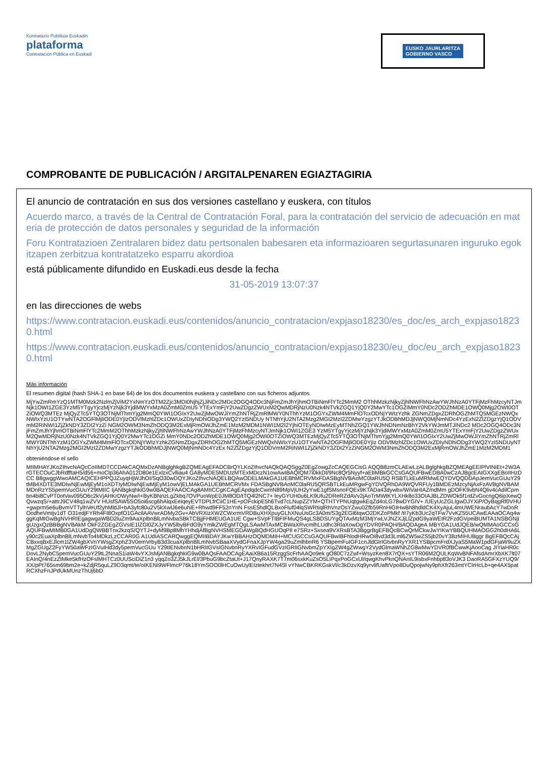Kontratazio Publikoa Euskadin
plataforma
Contratación Pública en Euskadi
EUSKO JAURLARITZA
GOBIERNO VASCO
COMPROBANTE DE PUBLICACIÓN / ARGITALPENAREN EGIAZTAGIRIA
El anuncio de contratación en sus dos versiones castellano y euskera, con títulos
Acuerdo marco, a través de la Central de Contratación Foral, para la contratación del servicio de adecuación en materia de protección de datos personales y seguridad de la información
Foru Kontratazioen Zentralaren bidez datu pertsonalen babesaren eta informazioaren segurtasunaren inguruko egokitzapen zerbitzua kontratatzeko esparru akordioa
está públicamente difundido en Euskadi.eus desde la fecha
31-05-2019 13:07:37
en las direcciones de webs
https://www.contratacion.euskadi.eus/contenidos/anuncio_contratacion/expjaso18230/es_doc/es_arch_expjaso18230.html
https://www.contratacion.euskadi.eus/contenidos/anuncio_contratacion/expjaso18230/eu_doc/eu_arch_expjaso18230.html
Más información
El resumen digital (hash SHA-1 en base 64) de los dos documentos euskera y castellano con sus ficheros adjuntos
MjYwZmRmYzQ1MTM0Mzk2NzlmZjViM2YxNmYzOTM2Zjc3MDI0NjhjZjJiNDc2MDc2OGQ4ODc3NjFmZmJhYjhmOTBiNmFlYTc2MmM2 OThhMzkzNjkyZjhlNWFhNzAwYWJhNzA0YTFjMzFhMzcyNTJmNjk1OWI1ZGE3YzM5YTgyYjczMjYzNjk3YjdiMWYxMzA0ZmM0ZmU5 YTExYmFjY2UwZDgzZWUxM2QwMDRjNzU0Nzk4NTVkZGQ1YjQ0Y2MwYTc1OGZiMmY0NDc2ODZhMDE1OWQ0Mjg2OWI0OTZiOWQ3MTEz MjQyZTc5YTQ3OTNjMThmYjg2MmQ0YWI1OGIxY2UwZjMwOWJiYmZhNTRjZmRlMWY0NThhYzM1OGYxZWM4MmFlOTcxODNjYWIzYzhk ZGNmZDgxZDRhOGZhMTQ5MGEzNWQxNWIxYzU1OTYwNTA2OGFlMjliODE0YjIzODVlMzhlZDc1OWUxZDIyNDhiODg3YWQ2YzI5NDUy NTNhYjU2NTA2Mzg2MGI2MzI2ZDMwYzgzYTJkODBhMDJjNWQ0MjNmNDc4YzExN2ZlZDgzYjQ1ODVmM2RiNWI1ZjZkNDY3ZDI2YzZi NGM2OWM3NmZhODQ3M2ExMjRmOWJhZmE1MzM2MDM1NWI1M2I2YjhiOTEyNDIwMzEyMTNhZGQ1YWJhNDNmNzBhY2VkYWJmMTJiNDc2 MDc2OGQ4ODc3NjFmZmJhYjhmOTBiNmFlYTc2MmM2OThhMzkzNjkyZjhlNWFhNzAwYWJhNzA0YTFjMzFhMzcyNTJmNjk1OWI1ZGE3 YzM5YTgyYjczMjYzNjk3YjdiMWYxMzA0ZmM0ZmU5YTExYmFjY2UwZDgzZWUxM2QwMDRjNzU0Nzk4NTVkZGQ1YjQ0Y2MwYTc1OGZi MmY0NDc2ODZhMDE1OWQ0Mjg2OWI0OTZiOWQ3MTEzMjQyZTc5YTQ3OTNjMThmYjg2MmQ0YWI1OGIxY2UwZjMwOWJiYmZhNTRjZmRl MWY0NThhYzM1OGYxZWM4MmFlOTcxODNjYWIzYzhkZGNmZDgxZDRhOGZhMTQ5MGEzNWQxNWIxYzU1OTYwNTA2OGFlMjliODE0YjIz ODVlMzhlZDc1OWUxZDIyNDhiODg3YWQ2YzI5NDUyNTNhYjU2NTA2Mzg2MGI2MzI2ZDMwYzgzYTJkODBhMDJjNWQ0MjNmNDc4YzEx N2ZlZDgzYjQ1ODVmM2RiNWI1ZjZkNDY3ZDI2YzZiNGM2OWM3NmZhODQ3M2ExMjRmOWJhZmE1MzM2MDM1
obteniéndose el sello
MIIMHAYJKoZIhvcNAQcCoIIMDTCCDAkCAQMxDzANBglghkgBZQMEAgEFADCBrQYLKoZIhvcNAQkQAQSggZ0EgZowgZcCAQEGCisG AQQB8zmCLAEwLzALBglghkgBZQMEAgEEIPlVINiEt+2W3ArGTECOuCJbRdfftaH5/d56+moClp36AhA012D80e1ExlzxCvlliau4 GA8yMDE5MDUzMTExMDczN1owAwIBAQIQM7i0kkDt/9Nc8Qr5Nyyf+aEbMBkGCCsGAQUFBwEDBA0wCzAJBgcEAIGXXgEBoIIHzDCC B8gwggWwoAMCAQICEHPPQJZuyqHjWJhOI/SqO30wDQYJKoZIhvcNAQELBQAwODELMAkGA1UEBhMCRVMxFDASBgNVBAoMC0laRU5Q RSBTLkEuMRMwEQYDVQQDDApJemVucGUuY29tMB4XDTE3MDIwNjEwMjEyM1oXDTIyMDIwNjEwMjEyM1owVjELMAkGA1UEBhMCRVMx FDASBgNVBAoMC0laRU5QRSBTLkEuMRgwFgYDVQRhDA9WQVRFUy1BMDEzMzcyNjAxFzAVBgNVBAMMDnRzYS5pemVucGUuY29tMIIC IjANBgkqhkiG9w0BAQEFAAOCAg8AMIICCgKCAgEApdqdcCwmN89MpVjUH2yYwE1gfSMsnoFQEx9KTADa43dywbx/WiVaHIAZmdMm gDOFK9vbN4Qliv4cAdilCpmbn4bi8CvPT0otVav095O6c2kVjAHKrDWyNw/i+ByKBNnzLgZkbq7OVPuoWpE0JM8OD/tTQ4l2NC7+ leyGYUH0u6LK9Ufu2DReRZdAVv2jAoTrMWtKYLXHk8o33OIAJBLZDWOk5f1rdZvGocngQ6ipXewQQvwzqS/+attrJ9CV48q1wZVV HUsfSAW5SO5oi6scg6hAlqxEeiqeyEVTDPLfrCiiC1HE+pOFckipE5h6Tvd7cLNupZZYM+QTHTYPNUqtgwkEqZd4oLG78wDYGIV+ /UEyUcZGLIgwDJYXiP/OyBqgRf0VHU+gwprm5e6uBvmVTTylhVeUf2yhMldJl+bA3yfc80u2V5kXwlJ6e6uhiE+Rhwd9FF52nYnN FssE5hdlQLBxoFluf04lqSWRtiqlRhVnzOsYZwu0Zfb59RnHiGIHwBh8hdldCK4XyAjuL4mUWENraubAcY7wDoROodheVmtjv1dT O31edjFYRh4FI8OxpfO1GAcilAAVwrADMy2Gv+AbVRXizXWZCWxrmVRDBuXHXpuyGLhXNuUsGc3A0m/S3g2EGl6tqwO2DKZoPMkf /tI7yKb3Uc2qTFw7VvKZ55UCAwEAAaOCAq4wggKqMIGwBgNVHRIEgagwgaWBD2luZm9AaXplbnBlLmNvbaSBkTCBjjFHMEUGA1UE Cgw+SVpFTlBFIFMuQS4gLSBDSUYgQTAxMzM3MjYwLVJNZXJjLlZpdG9yaWEtR2FzdGVpeiBUMTA1NSBGNjIgUzgxQzBBBgNVBAkM OkF2ZGEgZGVsIE1lZGl0ZXJyYW5lbyBFdG9yYmlkZWEgMTQgLSAwMTAxMCBWaXRvcmlhLUdhc3RlaXowDgYDVR0PAQH/BAQDAgeA MBYGA1UdJQEB/wQMMAoGCCsGAQUFBwMIMB0GA1UdDgQWBBTnx2kzqS/QYTJ+dyM9Bp8MhYHhdjAfBgNVHSMEGDAWgBQdHGUOqPIl e7SRz+Sxsea9VXRsBTA3BggrBgEFBQcBCwQrMCkwJwYIKwYBBQUHMAOGG2h0dHA6Ly90c2EuaXplbnBlLmNvbTo4MDkzLzCCAR0G A1UdIASCARQwggEQMIIBDAYJKwYBBAHzOQMDMIH+MCUGCCsGAQUFBwIBFhlodHRwOi8vd3d3Lml6ZW5wZS5jb20vY3BzMIHUBggr BgEFBQcCAjCBxxqBxEJlcm1lZW4gbXVnYWsgZXphZ3V0emVrbyB3d3cuaXplbnBlLmNvbSBaaXVydGFnaXJpYW4ga29uZmlhbnR6 YSBpemFuIGF1cnJldGlrIGtvbnRyYXR1YSBpcmFrdXJyaS5MaW1pdGFjaW9uZXMgZGUgZ2FyYW50aWFzIGVuIHd3dy5pemVucGUu Y29tIENvbnN1bHRIIGVsIGNvbnRyYXRvIGFudGVzIGRlIGNvbmZpYXIgZW4gZWwgY2VydGlmaWNhZG8wMwYDVR0fBCwwKjAooCag JIYiaHR0cDovL2NybC5pemVucGUuY29tL2NnaS1iaW4vYXJsMjANBgkqhkiG9w0BAQsFAAOCAgEAaiXB6a15RzggScFrhAAQo9ek gO80C7zZwf+WsyzKen8X7rQX+sYTR06M2QULKqWvBNFAfsdAmrXbXK7lt07EAInQ/4nEzZtMke5kfHzOFslMHTCz0UUSciDiZ1n3 yqqZo3ZJ5kJLrEl/3PbuG9bcZtaUt+J17QnyRAXK7T7m06sxkKuZsO5LIPqxPoGCxUl/qwgKhvPknQNAnIL9isbxFnhbp83oVJK3 DaoRA5GFXzYUQ9/XX/pPt765sm69bm2e+kZdjR5quLZ9D3qmt/te/oIKENi9WFlmcP76k18YmSOO0lHCuOwUylEIztekhrt7N4Sl vYNwCBKRKGskVl/c3kDzvXq9yrvlifUaft/Vpo8DuQpojwNy9phXfr263mtYClrHcLb+qe4AX5patRCXhzFnJPdUkMUnzThUj6bD